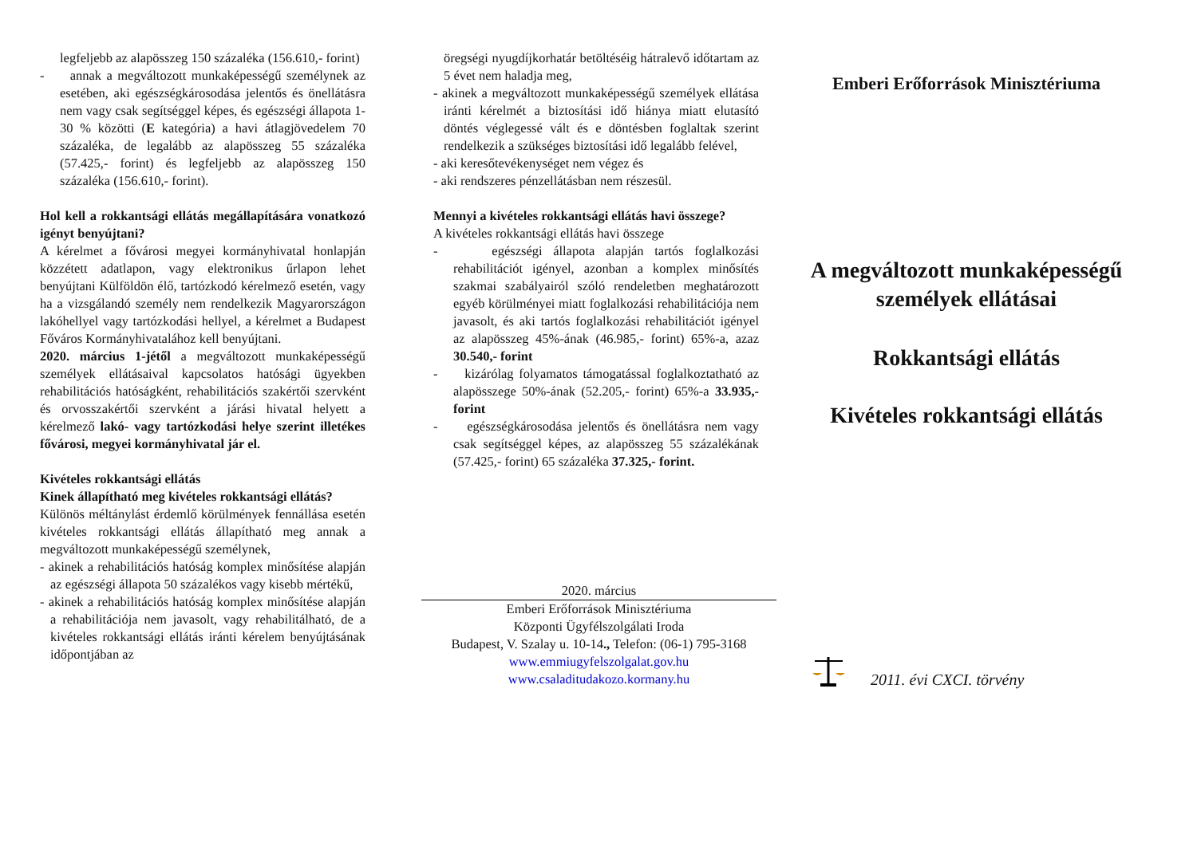legfeljebb az alapösszeg 150 százaléka (156.610,- forint)
- annak a megváltozott munkaképességű személynek az esetében, aki egészségkárosodása jelentős és önellátásra nem vagy csak segítséggel képes, és egészségi állapota 1-30 % közötti (E kategória) a havi átlagjövedelem 70 százaléka, de legalább az alapösszeg 55 százaléka (57.425,- forint) és legfeljebb az alapösszeg 150 százaléka (156.610,- forint).
Hol kell a rokkantsági ellátás megállapítására vonatkozó igényt benyújtani?
A kérelmet a fővárosi megyei kormányhivatal honlapján közzétett adatlapon, vagy elektronikus űrlapon lehet benyújtani Külföldön élő, tartózkodó kérelmező esetén, vagy ha a vizsgálandó személy nem rendelkezik Magyarországon lakóhellyel vagy tartózkodási hellyel, a kérelmet a Budapest Főváros Kormányhivatalához kell benyújtani.
2020. március 1-jétől a megváltozott munkaképességű személyek ellátásaival kapcsolatos hatósági ügyekben rehabilitációs hatóságként, rehabilitációs szakértői szervként és orvosszakértői szervként a járási hivatal helyett a kérelmező lakó- vagy tartózkodási helye szerint illetékes fővárosi, megyei kormányhivatal jár el.
Kivételes rokkantsági ellátás
Kinek állapítható meg kivételes rokkantsági ellátás?
Különös méltánylást érdemlő körülmények fennállása esetén kivételes rokkantsági ellátás állapítható meg annak a megváltozott munkaképességű személynek,
- akinek a rehabilitációs hatóság komplex minősítése alapján az egészségi állapota 50 százalékos vagy kisebb mértékű,
- akinek a rehabilitációs hatóság komplex minősítése alapján a rehabilitációja nem javasolt, vagy rehabilitálható, de a kivételes rokkantsági ellátás iránti kérelem benyújtásának időpontjában az
öregségi nyugdíjkorhatár betöltéséig hátralevő időtartam az 5 évet nem haladja meg,
- akinek a megváltozott munkaképességű személyek ellátása iránti kérelmét a biztosítási idő hiánya miatt elutasító döntés véglegessé vált és e döntésben foglaltak szerint rendelkezik a szükséges biztosítási idő legalább felével,
- aki keresőtevékenységet nem végez és
- aki rendszeres pénzellátásban nem részesül.
Mennyi a kivételes rokkantsági ellátás havi összege?
A kivételes rokkantsági ellátás havi összege
- egészségi állapota alapján tartós foglalkozási rehabilitációt igényel, azonban a komplex minősítés szakmai szabályairól szóló rendeletben meghatározott egyéb körülményei miatt foglalkozási rehabilitációja nem javasolt, és aki tartós foglalkozási rehabilitációt igényel az alapösszeg 45%-ának (46.985,- forint) 65%-a, azaz 30.540,- forint
- kizárólag folyamatos támogatással foglalkoztatható az alapösszege 50%-ának (52.205,- forint) 65%-a 33.935,- forint
- egészségkárosodása jelentős és önellátásra nem vagy csak segítséggel képes, az alapösszeg 55 százalékának (57.425,- forint) 65 százaléka 37.325,- forint.
2020. március
Emberi Erőforrások Minisztériuma
Központi Ügyfélszolgálati Iroda
Budapest, V. Szalay u. 10-14., Telefon: (06-1) 795-3168
www.emmiugyfelszolgalat.gov.hu
www.csaladitudakozo.kormany.hu
Emberi Erőforrások Minisztériuma
A megváltozott munkaképességű személyek ellátásai
Rokkantsági ellátás
Kivételes rokkantsági ellátás
2011. évi CXCI. törvény